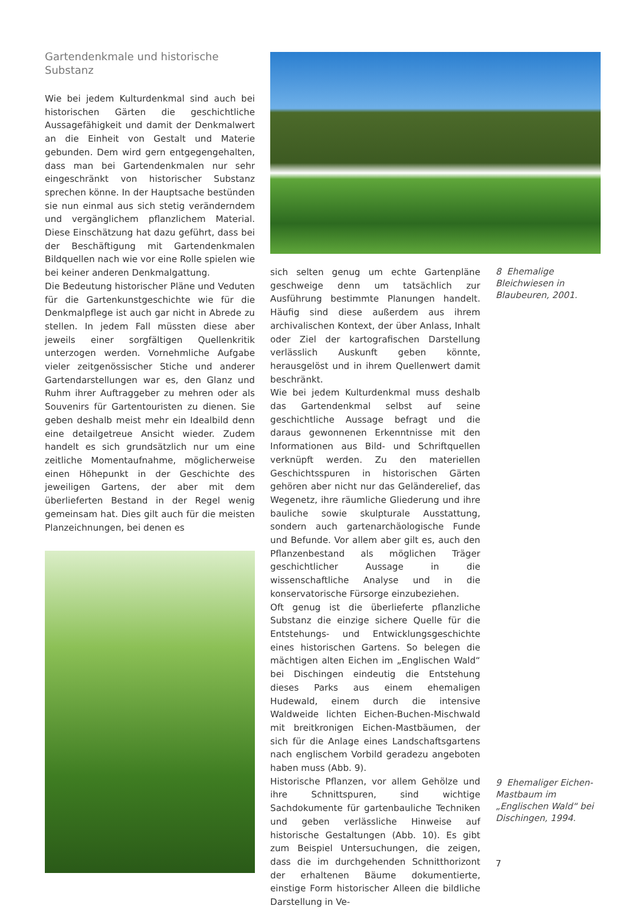Gartendenkmale und historische Substanz
Wie bei jedem Kulturdenkmal sind auch bei historischen Gärten die geschichtliche Aussagefähigkeit und damit der Denkmalwert an die Einheit von Gestalt und Materie gebunden. Dem wird gern entgegengehalten, dass man bei Gartendenkmalen nur sehr eingeschränkt von historischer Substanz sprechen könne. In der Hauptsache bestünden sie nun einmal aus sich stetig veränderndem und vergänglichem pflanzlichem Material. Diese Einschätzung hat dazu geführt, dass bei der Beschäftigung mit Gartendenkmalen Bildquellen nach wie vor eine Rolle spielen wie bei keiner anderen Denkmalgattung.
Die Bedeutung historischer Pläne und Veduten für die Gartenkunstgeschichte wie für die Denkmalpflege ist auch gar nicht in Abrede zu stellen. In jedem Fall müssten diese aber jeweils einer sorgfältigen Quellenkritik unterzogen werden. Vornehmliche Aufgabe vieler zeitgenössischer Stiche und anderer Gartendarstellungen war es, den Glanz und Ruhm ihrer Auftraggeber zu mehren oder als Souvenirs für Gartentouristen zu dienen. Sie geben deshalb meist mehr ein Idealbild denn eine detailgetreue Ansicht wieder. Zudem handelt es sich grundsätzlich nur um eine zeitliche Momentaufnahme, möglicherweise einen Höhepunkt in der Geschichte des jeweiligen Gartens, der aber mit dem überlieferten Bestand in der Regel wenig gemeinsam hat. Dies gilt auch für die meisten Planzeichnungen, bei denen es
sich selten genug um echte Gartenpläne geschweige denn um tatsächlich zur Ausführung bestimmte Planungen handelt. Häufig sind diese außerdem aus ihrem archivalischen Kontext, der über Anlass, Inhalt oder Ziel der kartografischen Darstellung verlässlich Auskunft geben könnte, herausgelöst und in ihrem Quellenwert damit beschränkt.
Wie bei jedem Kulturdenkmal muss deshalb das Gartendenkmal selbst auf seine geschichtliche Aussage befragt und die daraus gewonnenen Erkenntnisse mit den Informationen aus Bild- und Schriftquellen verknüpft werden. Zu den materiellen Geschichtsspuren in historischen Gärten gehören aber nicht nur das Geländerelief, das Wegenetz, ihre räumliche Gliederung und ihre bauliche sowie skulpturale Ausstattung, sondern auch gartenarchäologische Funde und Befunde. Vor allem aber gilt es, auch den Pflanzenbestand als möglichen Träger geschichtlicher Aussage in die wissenschaftliche Analyse und in die konservatorische Fürsorge einzubeziehen.
Oft genug ist die überlieferte pflanzliche Substanz die einzige sichere Quelle für die Entstehungs- und Entwicklungsgeschichte eines historischen Gartens. So belegen die mächtigen alten Eichen im „Englischen Wald“ bei Dischingen eindeutig die Entstehung dieses Parks aus einem ehemaligen Hudewald, einem durch die intensive Waldweide lichten Eichen-Buchen-Mischwald mit breitkronigen Eichen-Mastbäumen, der sich für die Anlage eines Landschaftsgartens nach englischem Vorbild geradezu angeboten haben muss (Abb. 9).
Historische Pflanzen, vor allem Gehölze und ihre Schnittspuren, sind wichtige Sachdokumente für gartenbauliche Techniken und geben verlässliche Hinweise auf historische Gestaltungen (Abb. 10). Es gibt zum Beispiel Untersuchungen, die zeigen, dass die im durchgehenden Schnitthorizont der erhaltenen Bäume dokumentierte, einstige Form historischer Alleen die bildliche Darstellung in Ve-
8 Ehemalige Bleichwiesen in Blaubeuren, 2001.
9 Ehemaliger Eichen-Mastbaum im „Englischen Wald“ bei Dischingen, 1994.
7